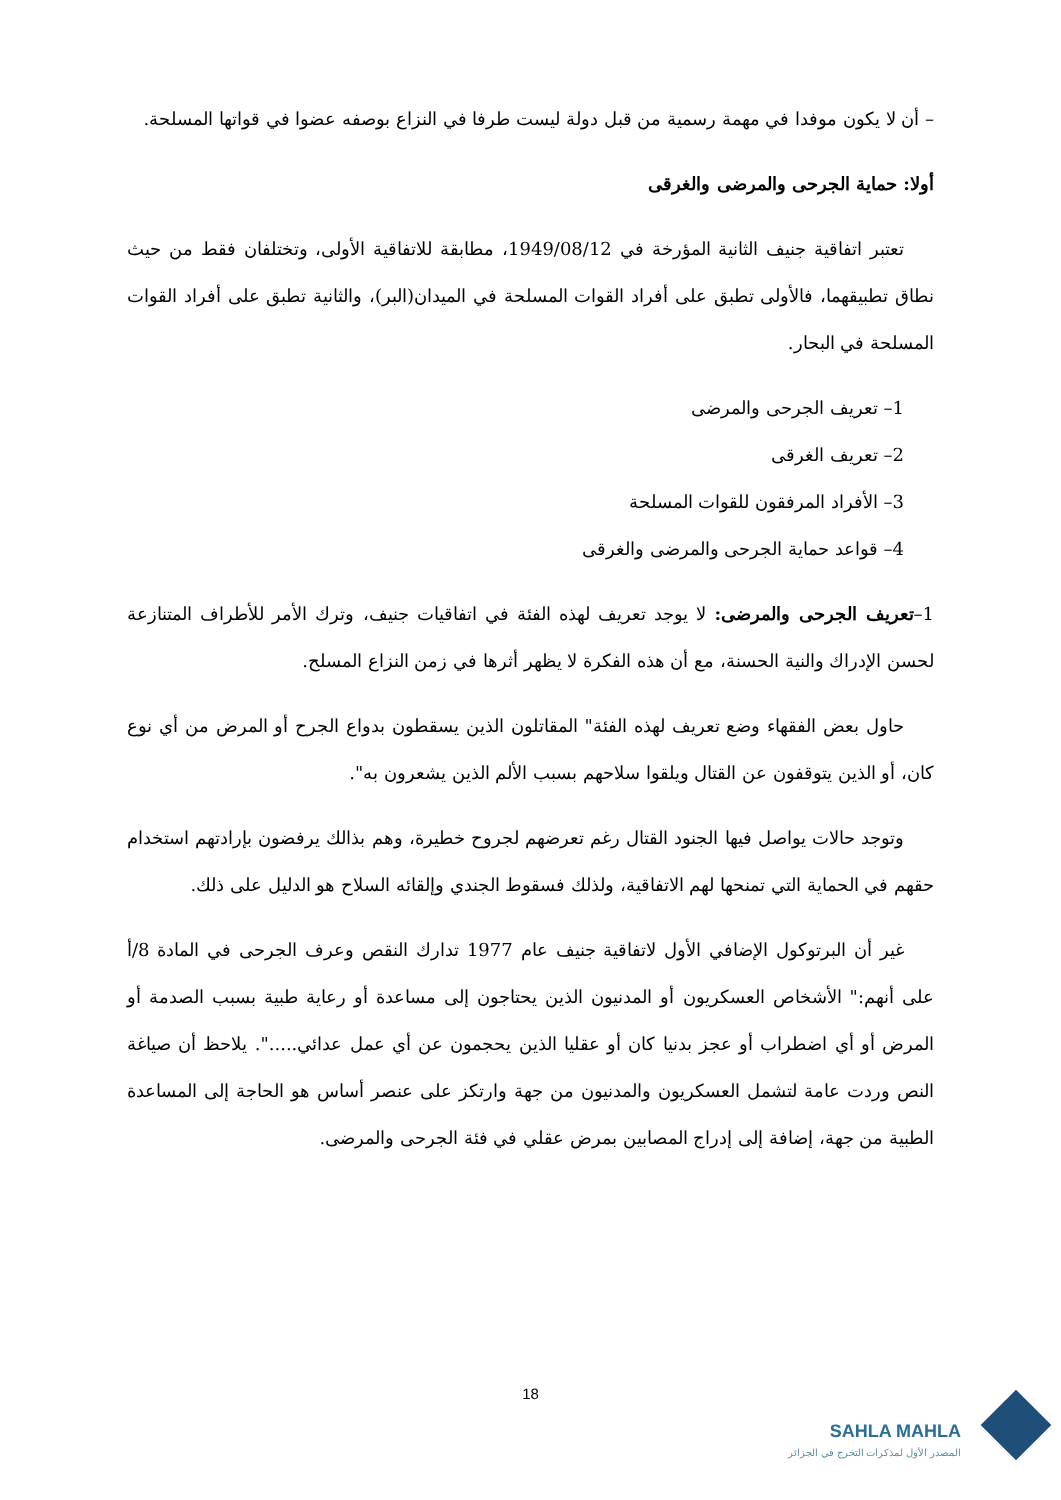– أن لا يكون موفدا في مهمة رسمية من قبل دولة ليست طرفا في النزاع بوصفه عضوا في قواتها المسلحة.
أولا: حماية الجرحى والمرضى والغرقى
تعتبر اتفاقية جنيف الثانية المؤرخة في 1949/08/12، مطابقة للاتفاقية الأولى، وتختلفان فقط من حيث نطاق تطبيقهما، فالأولى تطبق على أفراد القوات المسلحة في الميدان(البر)، والثانية تطبق على أفراد القوات المسلحة في البحار.
1– تعريف الجرحى والمرضى
2– تعريف الغرقى
3– الأفراد المرفقون للقوات المسلحة
4– قواعد حماية الجرحى والمرضى والغرقى
1–تعريف الجرحى والمرضى: لا يوجد تعريف لهذه الفئة في اتفاقيات جنيف، وترك الأمر للأطراف المتنازعة لحسن الإدراك والنية الحسنة، مع أن هذه الفكرة لا يظهر أثرها في زمن النزاع المسلح.
حاول بعض الفقهاء وضع تعريف لهذه الفئة" المقاتلون الذين يسقطون بدواع الجرح أو المرض من أي نوع كان، أو الذين يتوقفون عن القتال ويلقوا سلاحهم بسبب الألم الذين يشعرون به".
وتوجد حالات يواصل فيها الجنود القتال رغم تعرضهم لجروح خطيرة، وهم بذالك يرفضون بإرادتهم استخدام حقهم في الحماية التي تمنحها لهم الاتفاقية، ولذلك فسقوط الجندي وإلقائه السلاح هو الدليل على ذلك.
غير أن البرتوكول الإضافي الأول لاتفاقية جنيف عام 1977 تدارك النقص وعرف الجرحى في المادة 8/أ على أنهم:" الأشخاص العسكريون أو المدنيون الذين يحتاجون إلى مساعدة أو رعاية طبية بسبب الصدمة أو المرض أو أي اضطراب أو عجز بدنيا كان أو عقليا الذين يحجمون عن أي عمل عدائي.....". يلاحظ أن صياغة النص وردت عامة لتشمل العسكريون والمدنيون من جهة وارتكز على عنصر أساس هو الحاجة إلى المساعدة الطبية من جهة، إضافة إلى إدراج المصابين بمرض عقلي في فئة الجرحى والمرضى.
18
SAHLA MAHLA
المصدر الأول لمذكرات التخرج في الجزائر